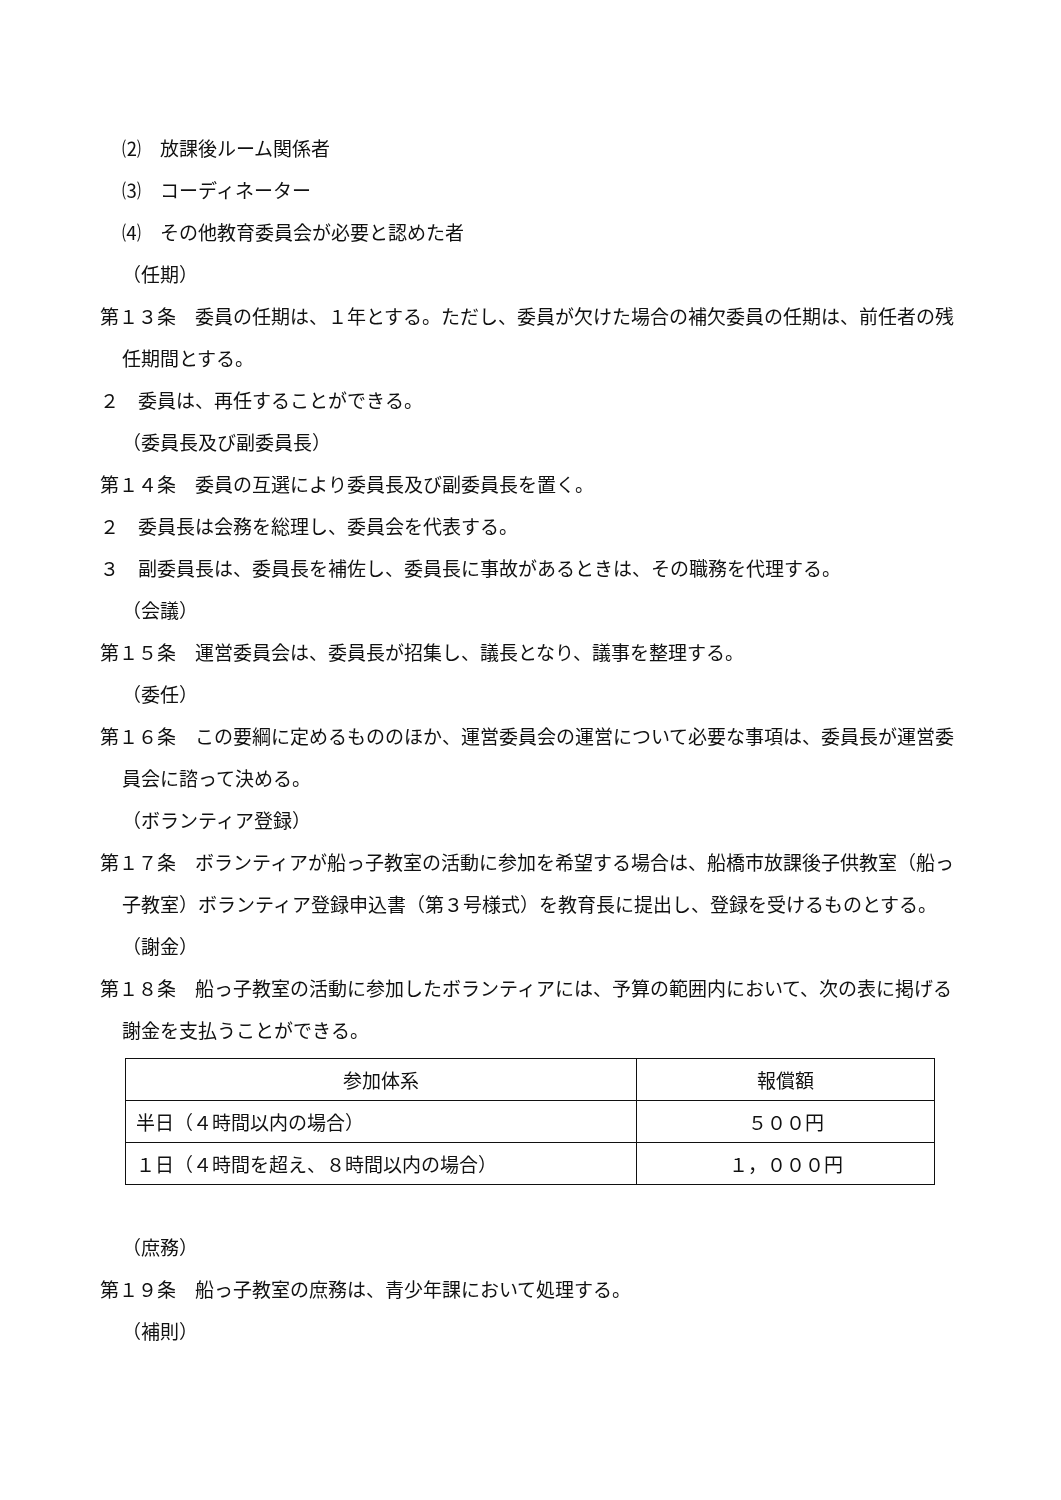⑵　放課後ルーム関係者
⑶　コーディネーター
⑷　その他教育委員会が必要と認めた者
（任期）
第１３条　委員の任期は、１年とする。ただし、委員が欠けた場合の補欠委員の任期は、前任者の残任期間とする。
２　委員は、再任することができる。
（委員長及び副委員長）
第１４条　委員の互選により委員長及び副委員長を置く。
２　委員長は会務を総理し、委員会を代表する。
３　副委員長は、委員長を補佐し、委員長に事故があるときは、その職務を代理する。
（会議）
第１５条　運営委員会は、委員長が招集し、議長となり、議事を整理する。
（委任）
第１６条　この要綱に定めるもののほか、運営委員会の運営について必要な事項は、委員長が運営委員会に諮って決める。
（ボランティア登録）
第１７条　ボランティアが船っ子教室の活動に参加を希望する場合は、船橋市放課後子供教室（船っ子教室）ボランティア登録申込書（第３号様式）を教育長に提出し、登録を受けるものとする。
（謝金）
第１８条　船っ子教室の活動に参加したボランティアには、予算の範囲内において、次の表に掲げる謝金を支払うことができる。
| 参加体系 | 報償額 |
| --- | --- |
| 半日（４時間以内の場合） | ５００円 |
| １日（４時間を超え、８時間以内の場合） | １，０００円 |
（庶務）
第１９条　船っ子教室の庶務は、青少年課において処理する。
（補則）